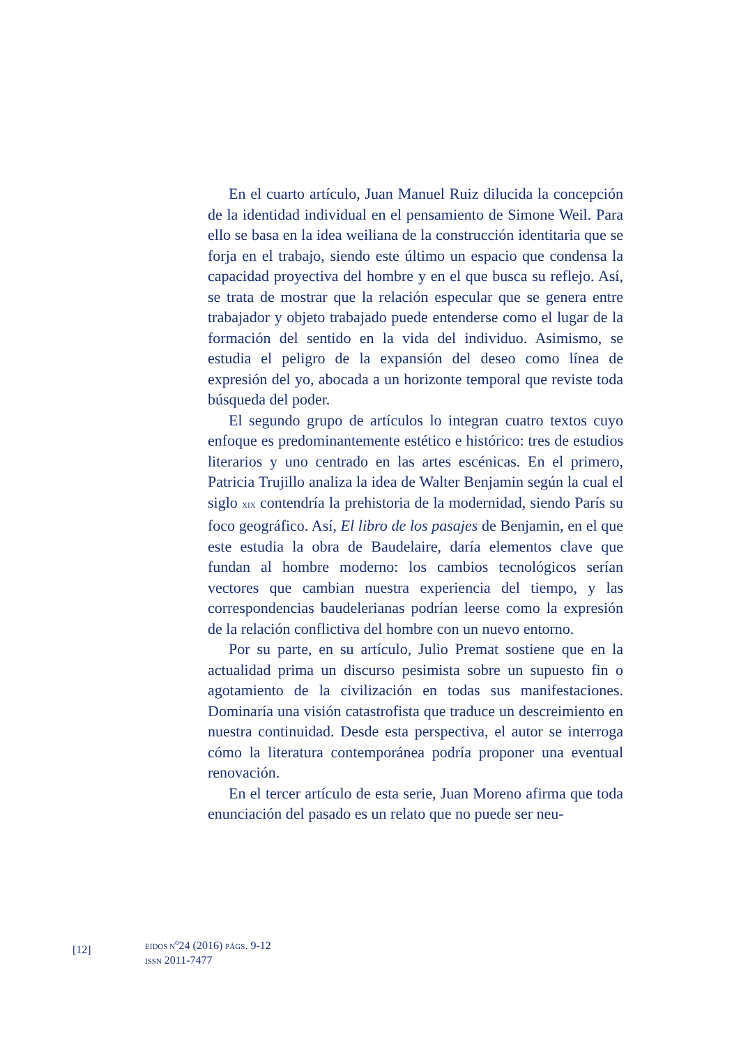En el cuarto artículo, Juan Manuel Ruiz dilucida la concepción de la identidad individual en el pensamiento de Simone Weil. Para ello se basa en la idea weiliana de la construcción identitaria que se forja en el trabajo, siendo este último un espacio que condensa la capacidad proyectiva del hombre y en el que busca su reflejo. Así, se trata de mostrar que la relación especular que se genera entre trabajador y objeto trabajado puede entenderse como el lugar de la formación del sentido en la vida del individuo. Asimismo, se estudia el peligro de la expansión del deseo como línea de expresión del yo, abocada a un horizonte temporal que reviste toda búsqueda del poder.
El segundo grupo de artículos lo integran cuatro textos cuyo enfoque es predominantemente estético e histórico: tres de estudios literarios y uno centrado en las artes escénicas. En el primero, Patricia Trujillo analiza la idea de Walter Benjamin según la cual el siglo XIX contendría la prehistoria de la modernidad, siendo París su foco geográfico. Así, El libro de los pasajes de Benjamin, en el que este estudia la obra de Baudelaire, daría elementos clave que fundan al hombre moderno: los cambios tecnológicos serían vectores que cambian nuestra experiencia del tiempo, y las correspondencias baudelerianas podrían leerse como la expresión de la relación conflictiva del hombre con un nuevo entorno.
Por su parte, en su artículo, Julio Premat sostiene que en la actualidad prima un discurso pesimista sobre un supuesto fin o agotamiento de la civilización en todas sus manifestaciones. Dominaría una visión catastrofista que traduce un descreimiento en nuestra continuidad. Desde esta perspectiva, el autor se interroga cómo la literatura contemporánea podría proponer una eventual renovación.
En el tercer artículo de esta serie, Juan Moreno afirma que toda enunciación del pasado es un relato que no puede ser neu-
[12]
EIDOS N<sup>o</sup>24 (2016) PÁGS. 9-12
ISSN 2011-7477